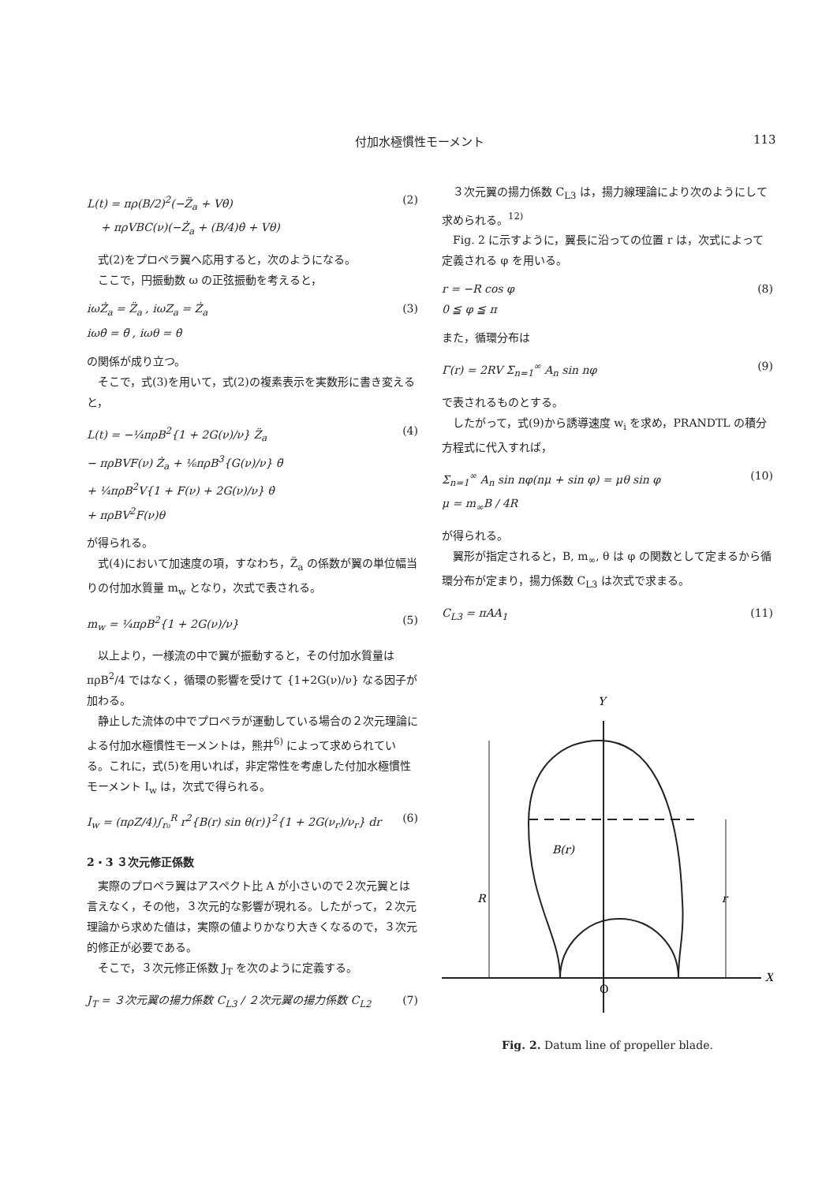付加水極慣性モーメント 113
L(t) = πρ(B/2)<sup>2</sup>(−Z̈<sub>a</sub> + Vθ̇)
+ πρVBC(ν)(−Ż<sub>a</sub> + (B/4)θ̇ + Vθ) (2)
式(2)をプロペラ翼へ応用すると，次のようになる。
ここで，円振動数 ω の正弦振動を考えると，
iωŻ<sub>a</sub> = Z̈<sub>a</sub> , iωZ<sub>a</sub> = Ż<sub>a</sub>
iωθ̇ = θ̈ , iωθ = θ̇ (3)
の関係が成り立つ。
そこで，式(3)を用いて，式(2)の複素表示を実数形に書き変えると，
L(t) = −¼πρB<sup>2</sup>{1 + 2G(ν)/ν} Z̈<sub>a</sub>
− πρBVF(ν) Ż<sub>a</sub> + ⅙πρB<sup>3</sup>{G(ν)/ν} θ̈
+ ¼πρB<sup>2</sup>V{1 + F(ν) + 2G(ν)/ν} θ̇
+ πρBV<sup>2</sup>F(ν)θ (4)
が得られる。
式(4)において加速度の項，すなわち，Z̈<sub>a</sub> の係数が翼の単位幅当りの付加水質量 m<sub>w</sub> となり，次式で表される。
m<sub>w</sub> = ¼πρB<sup>2</sup>{1 + 2G(ν)/ν} (5)
以上より，一様流の中で翼が振動すると，その付加水質量は πρB<sup>2</sup>/4 ではなく，循環の影響を受けて {1+2G(ν)/ν} なる因子が加わる。
静止した流体の中でプロペラが運動している場合の２次元理論による付加水極慣性モーメントは，熊井<sup>6)</sup> によって求められている。これに，式(5)を用いれば，非定常性を考慮した付加水極慣性モーメント I<sub>w</sub> は，次式で得られる。
I<sub>w</sub> = (πρZ/4)∫<sub>r₀</sub><sup>R</sup> r<sup>2</sup>{B(r) sin θ(r)}<sup>2</sup>{1 + 2G(ν<sub>r</sub>)/ν<sub>r</sub>} dr (6)
2・3 ３次元修正係数
実際のプロペラ翼はアスペクト比 A が小さいので２次元翼とは言えなく，その他，３次元的な影響が現れる。したがって，２次元理論から求めた値は，実際の値よりかなり大きくなるので，３次元的修正が必要である。
そこで，３次元修正係数 J<sub>T</sub> を次のように定義する。
J<sub>T</sub> = ３次元翼の揚力係数 C<sub>L3</sub> / ２次元翼の揚力係数 C<sub>L2</sub> (7)
３次元翼の揚力係数 C<sub>L3</sub> は，揚力線理論により次のようにして求められる。<sup>12)</sup>
Fig. 2 に示すように，翼長に沿っての位置 r は，次式によって定義される φ を用いる。
r = −R cos φ
0 ≦ φ ≦ π (8)
また，循環分布は
Γ(r) = 2RV Σ<sub>n=1</sub><sup>∞</sup> A<sub>n</sub> sin nφ (9)
で表されるものとする。
したがって，式(9)から誘導速度 w<sub>i</sub> を求め，PRANDTL の積分方程式に代入すれば，
Σ<sub>n=1</sub><sup>∞</sup> A<sub>n</sub> sin nφ(nμ + sin φ) = μθ sin φ
μ = m<sub>∞</sub>B / 4R (10)
が得られる。
翼形が指定されると，B, m<sub>∞</sub>, θ は φ の関数として定まるから循環分布が定まり，揚力係数 C<sub>L3</sub> は次式で求まる。
C<sub>L3</sub> = πAA<sub>1</sub> (11)
Y
X
O
B(r)
R
r
Fig. 2. Datum line of propeller blade.